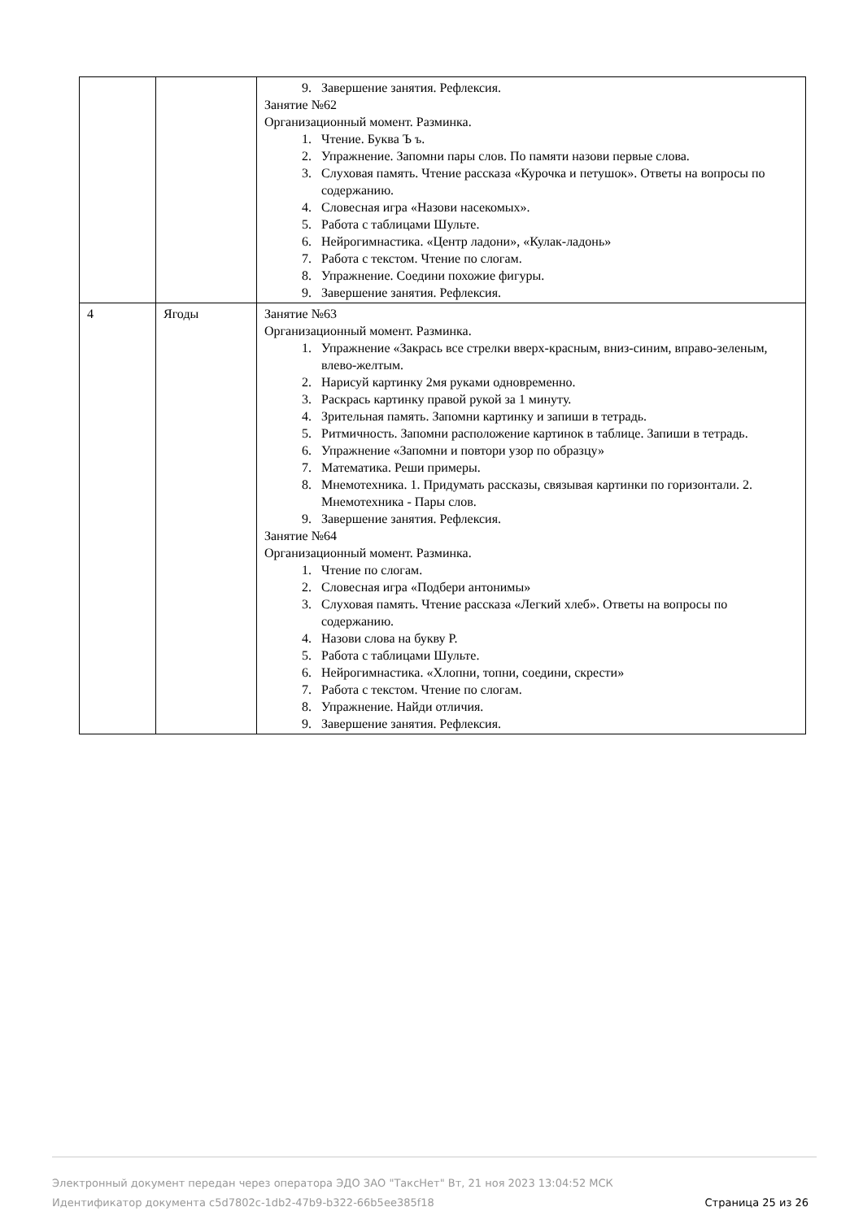| | | 9. Завершение занятия. Рефлексия. Занятие №62 Организационный момент. Разминка. 1. Чтение. Буква Ъ ъ. 2. Упражнение. Запомни пары слов. По памяти назови первые слова. 3. Слуховая память. Чтение рассказа «Курочка и петушок». Ответы на вопросы по содержанию. 4. Словесная игра «Назови насекомых». 5. Работа с таблицами Шульте. 6. Нейрогимнастика. «Центр ладони», «Кулак-ладонь» 7. Работа с текстом. Чтение по слогам. 8. Упражнение. Соедини похожие фигуры. 9. Завершение занятия. Рефлексия. |
| 4 | Ягоды | Занятие №63 Организационный момент. Разминка. 1. Упражнение «Закрась все стрелки вверх-красным, вниз-синим, вправо-зеленым, влево-желтым. 2. Нарисуй картинку 2мя руками одновременно. 3. Раскрась картинку правой рукой за 1 минуту. 4. Зрительная память. Запомни картинку и запиши в тетрадь. 5. Ритмичность. Запомни расположение картинок в таблице. Запиши в тетрадь. 6. Упражнение «Запомни и повтори узор по образцу» 7. Математика. Реши примеры. 8. Мнемотехника. 1. Придумать рассказы, связывая картинки по горизонтали. 2. Мнемотехника - Пары слов. 9. Завершение занятия. Рефлексия. Занятие №64 Организационный момент. Разминка. 1. Чтение по слогам. 2. Словесная игра «Подбери антонимы» 3. Слуховая память. Чтение рассказа «Легкий хлеб». Ответы на вопросы по содержанию. 4. Назови слова на букву Р. 5. Работа с таблицами Шульте. 6. Нейрогимнастика. «Хлопни, топни, соедини, скрести» 7. Работа с текстом. Чтение по слогам. 8. Упражнение. Найди отличия. 9. Завершение занятия. Рефлексия. |
Электронный документ передан через оператора ЭДО ЗАО "ТаксНет" Вт, 21 ноя 2023 13:04:52 МСК
Идентификатор документа c5d7802c-1db2-47b9-b322-66b5ee385f18 Страница 25 из 26